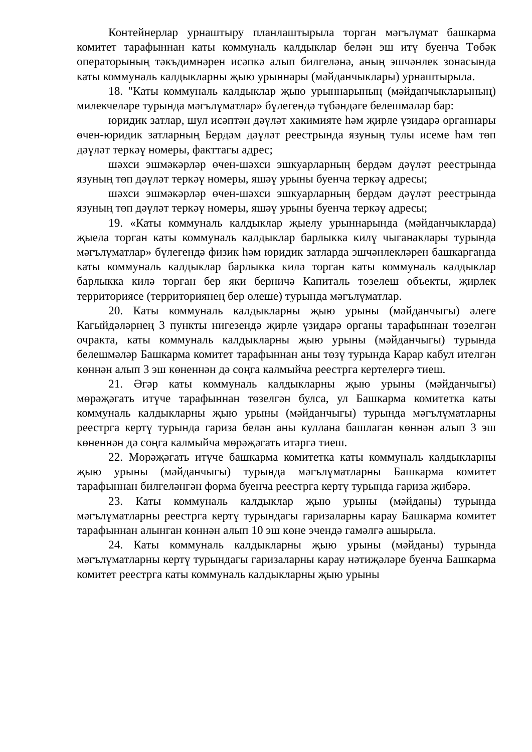Контейнерлар урнаштыру планлаштырыла торган мәгълүмат башкарма комитет тарафыннан каты коммуналь калдыклар белән эш итү буенча Төбәк операторының тәкъдимнәрен исәпкә алып билгеләнә, аның эшчәнлек зонасында каты коммуналь калдыкларны җыю урыннары (мәйданчыклары) урнаштырыла.
18. "Каты коммуналь калдыклар җыю урыннарының (мәйданчыкларының) милекчеләре турында мәгълүматлар» бүлегендә түбәндәге белешмәләр бар:
юридик затлар, шул исәптән дәүләт хакимияте һәм җирле үзидарә органнары өчен-юридик затларның Бердәм дәүләт реестрында язуның тулы исеме һәм төп дәүләт теркәү номеры, факттагы адрес;
шәхси эшмәкәрләр өчен-шәхси эшкуарларның бердәм дәүләт реестрында язуның төп дәүләт теркәү номеры, яшәү урыны буенча теркәү адресы;
шәхси эшмәкәрләр өчен-шәхси эшкуарларның бердәм дәүләт реестрында язуның төп дәүләт теркәү номеры, яшәү урыны буенча теркәү адресы;
19. «Каты коммуналь калдыклар җыелу урыннарында (мәйданчыкларда) җыела торган каты коммуналь калдыклар барлыкка килү чыганаклары турында мәгълүматлар» бүлегендә физик һәм юридик затларда эшчәнлекләрен башкарганда каты коммуналь калдыклар барлыкка килә торган каты коммуналь калдыклар барлыкка килә торган бер яки берничә Капиталь төзелеш объекты, җирлек территориясе (территориянең бер өлеше) турында мәгълүматлар.
20. Каты коммуналь калдыкларны җыю урыны (мәйданчыгы) әлеге Кагыйдәләрнең 3 пункты нигезендә җирле үзидарә органы тарафыннан төзелгән очракта, каты коммуналь калдыкларны җыю урыны (мәйданчыгы) турында белешмәләр Башкарма комитет тарафыннан аны төзү турында Карар кабул ителгән көннән алып 3 эш көненнән дә соңга калмыйча реестрга кертелергә тиеш.
21. Әгәр каты коммуналь калдыкларны җыю урыны (мәйданчыгы) мөрәҗәгать итүче тарафыннан төзелгән булса, ул Башкарма комитетка каты коммуналь калдыкларны җыю урыны (мәйданчыгы) турында мәгълүматларны реестрга кертү турында гариза белән аны куллана башлаган көннән алып 3 эш көненнән дә соңга калмыйча мөрәҗәгать итәргә тиеш.
22. Мөрәҗәгать итүче башкарма комитетка каты коммуналь калдыкларны җыю урыны (мәйданчыгы) турында мәгълүматларны Башкарма комитет тарафыннан билгеләнгән форма буенча реестрга кертү турында гариза җибәрә.
23. Каты коммуналь калдыклар җыю урыны (мәйданы) турында мәгълүматларны реестрга кертү турындагы гаризаларны карау Башкарма комитет тарафыннан алынган көннән алып 10 эш көне эчендә гамәлгә ашырыла.
24. Каты коммуналь калдыкларны җыю урыны (мәйданы) турында мәгълүматларны кертү турындагы гаризаларны карау нәтиҗәләре буенча Башкарма комитет реестрга каты коммуналь калдыкларны җыю урыны